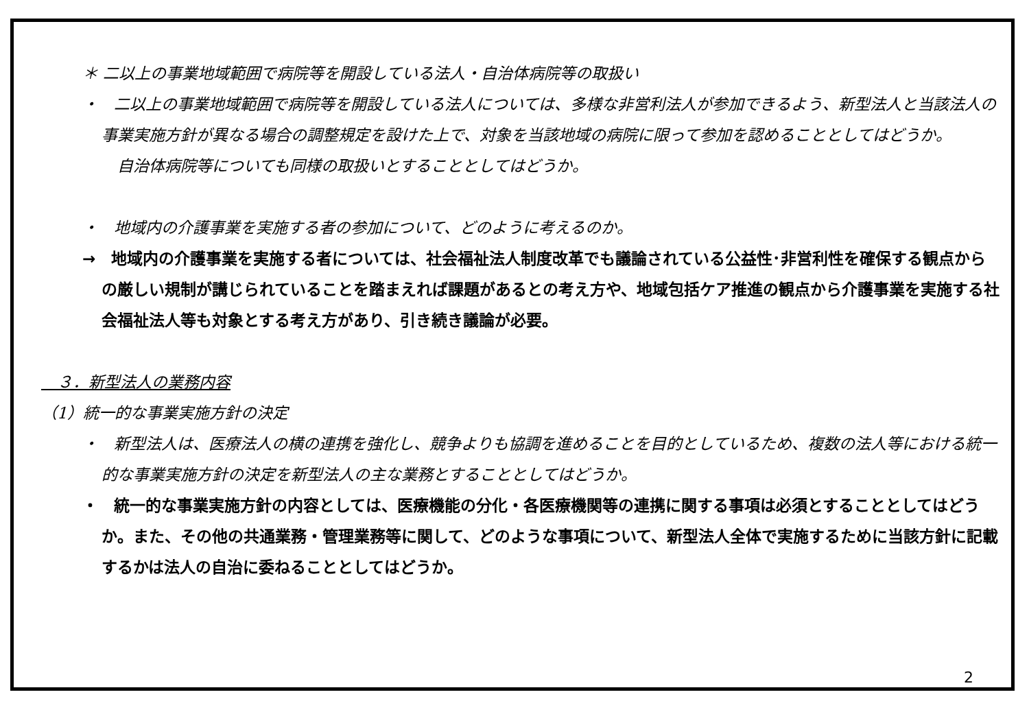＊ 二以上の事業地域範囲で病院等を開設している法人・自治体病院等の取扱い
・　二以上の事業地域範囲で病院等を開設している法人については、多様な非営利法人が参加できるよう、新型法人と当該法人の事業実施方針が異なる場合の調整規定を設けた上で、対象を当該地域の病院に限って参加を認めることとしてはどうか。
　自治体病院等についても同様の取扱いとすることとしてはどうか。
・　地域内の介護事業を実施する者の参加について、どのように考えるのか。
→　地域内の介護事業を実施する者については、社会福祉法人制度改革でも議論されている公益性･非営利性を確保する観点からの厳しい規制が講じられていることを踏まえれば課題があるとの考え方や、地域包括ケア推進の観点から介護事業を実施する社会福祉法人等も対象とする考え方があり、引き続き議論が必要。
　３．新型法人の業務内容
（1）統一的な事業実施方針の決定
・　新型法人は、医療法人の横の連携を強化し、競争よりも協調を進めることを目的としているため、複数の法人等における統一的な事業実施方針の決定を新型法人の主な業務とすることとしてはどうか。
・　統一的な事業実施方針の内容としては、医療機能の分化・各医療機関等の連携に関する事項は必須とすることとしてはどうか。また、その他の共通業務・管理業務等に関して、どのような事項について、新型法人全体で実施するために当該方針に記載するかは法人の自治に委ねることとしてはどうか。
2